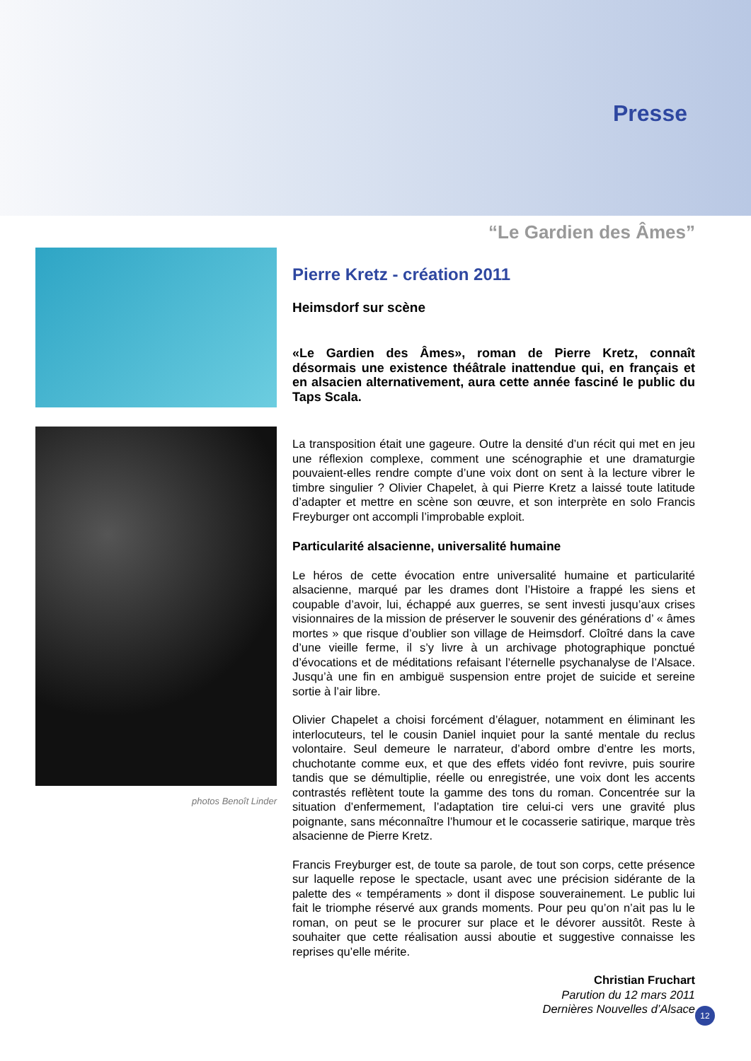Presse
“Le Gardien des Âmes”
photos Benoît Linder
Pierre Kretz - création 2011
Heimsdorf sur scène
«Le Gardien des Âmes», roman de Pierre Kretz, connaît désormais une existence théâtrale inattendue qui, en français et en alsacien alternativement, aura cette année fasciné le public du Taps Scala.
La transposition était une gageure. Outre la densité d’un récit qui met en jeu une réflexion complexe, comment une scénographie et une dramaturgie pouvaient-elles rendre compte d’une voix dont on sent à la lecture vibrer le timbre singulier ? Olivier Chapelet, à qui Pierre Kretz a laissé toute latitude d’adapter et mettre en scène son œuvre, et son interprète en solo Francis Freyburger ont accompli l’improbable exploit.
Particularité alsacienne, universalité humaine
Le héros de cette évocation entre universalité humaine et particularité alsacienne, marqué par les drames dont l’Histoire a frappé les siens et coupable d’avoir, lui, échappé aux guerres, se sent investi jusqu’aux crises visionnaires de la mission de préserver le souvenir des générations d’ « âmes mortes » que risque d’oublier son village de Heimsdorf. Cloîtré dans la cave d’une vieille ferme, il s’y livre à un archivage photographique ponctué d’évocations et de méditations refaisant l’éternelle psychanalyse de l’Alsace. Jusqu’à une fin en ambiguë suspension entre projet de suicide et sereine sortie à l’air libre.
Olivier Chapelet a choisi forcément d’élaguer, notamment en éliminant les interlocuteurs, tel le cousin Daniel inquiet pour la santé mentale du reclus volontaire. Seul demeure le narrateur, d’abord ombre d’entre les morts, chuchotante comme eux, et que des effets vidéo font revivre, puis sourire tandis que se démultiplie, réelle ou enregistrée, une voix dont les accents contrastés reflètent toute la gamme des tons du roman. Concentrée sur la situation d’enfermement, l’adaptation tire celui-ci vers une gravité plus poignante, sans méconnaître l’humour et le cocasserie satirique, marque très alsacienne de Pierre Kretz.
Francis Freyburger est, de toute sa parole, de tout son corps, cette présence sur laquelle repose le spectacle, usant avec une précision sidérante de la palette des « tempéraments » dont il dispose souverainement. Le public lui fait le triomphe réservé aux grands moments. Pour peu qu’on n’ait pas lu le roman, on peut se le procurer sur place et le dévorer aussitôt. Reste à souhaiter que cette réalisation aussi aboutie et suggestive connaisse les reprises qu’elle mérite.
Christian Fruchart
Parution du 12 mars 2011
Dernières Nouvelles d’Alsace
12